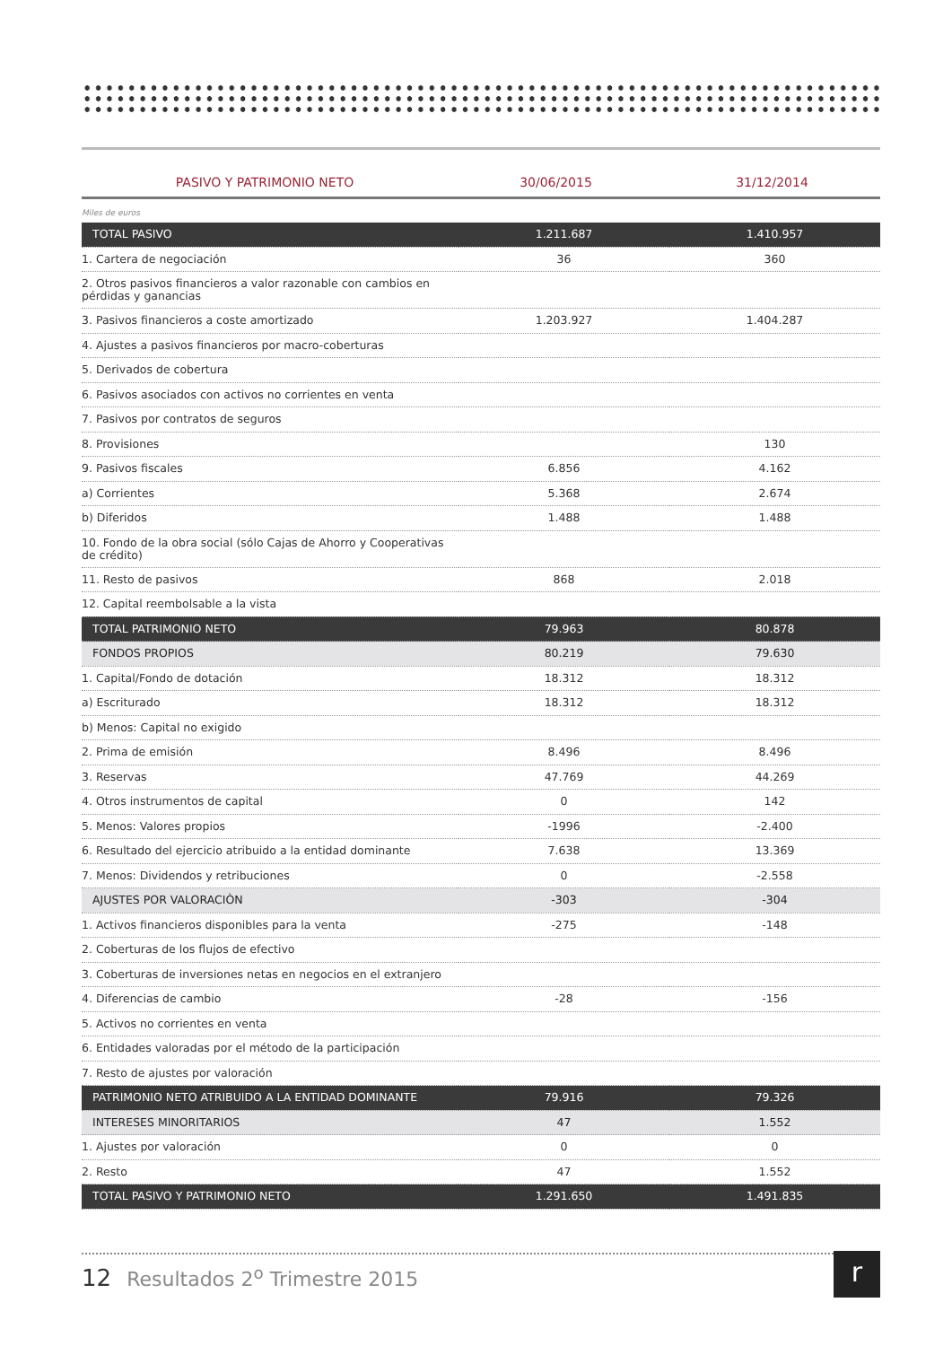PASIVO Y PATRIMONIO NETO 30/06/2015 31/12/2014
Miles de euros
| TOTAL PASIVO | 1.211.687 | 1.410.957 |
| 1. Cartera de negociación | 36 | 360 |
| 2. Otros pasivos financieros a valor razonable con cambios en pérdidas y ganancias | | |
| 3. Pasivos financieros a coste amortizado | 1.203.927 | 1.404.287 |
| 4. Ajustes a pasivos financieros por macro-coberturas | | |
| 5. Derivados de cobertura | | |
| 6. Pasivos asociados con activos no corrientes en venta | | |
| 7. Pasivos por contratos de seguros | | |
| 8. Provisiones | | 130 |
| 9. Pasivos fiscales | 6.856 | 4.162 |
| a) Corrientes | 5.368 | 2.674 |
| b) Diferidos | 1.488 | 1.488 |
| 10. Fondo de la obra social (sólo Cajas de Ahorro y Cooperativas de crédito) | | |
| 11. Resto de pasivos | 868 | 2.018 |
| 12. Capital reembolsable a la vista | | |
| TOTAL PATRIMONIO NETO | 79.963 | 80.878 |
| FONDOS PROPIOS | 80.219 | 79.630 |
| 1. Capital/Fondo de dotación | 18.312 | 18.312 |
| a) Escriturado | 18.312 | 18.312 |
| b) Menos: Capital no exigido | | |
| 2. Prima de emisión | 8.496 | 8.496 |
| 3. Reservas | 47.769 | 44.269 |
| 4. Otros instrumentos de capital | 0 | 142 |
| 5. Menos: Valores propios | -1996 | -2.400 |
| 6. Resultado del ejercicio atribuido a la entidad dominante | 7.638 | 13.369 |
| 7. Menos: Dividendos y retribuciones | 0 | -2.558 |
| AJUSTES POR VALORACIÒN | -303 | -304 |
| 1. Activos financieros disponibles para la venta | -275 | -148 |
| 2. Coberturas de los flujos de efectivo | | |
| 3. Coberturas de inversiones netas en negocios en el extranjero | | |
| 4. Diferencias de cambio | -28 | -156 |
| 5. Activos no corrientes en venta | | |
| 6. Entidades valoradas por el método de la participación | | |
| 7. Resto de ajustes por valoración | | |
| PATRIMONIO NETO ATRIBUIDO A LA ENTIDAD DOMINANTE | 79.916 | 79.326 |
| INTERESES MINORITARIOS | 47 | 1.552 |
| 1. Ajustes por valoración | 0 | 0 |
| 2. Resto | 47 | 1.552 |
| TOTAL PASIVO Y PATRIMONIO NETO | 1.291.650 | 1.491.835 |
12 Resultados 2<sup>o</sup> Trimestre 2015
r